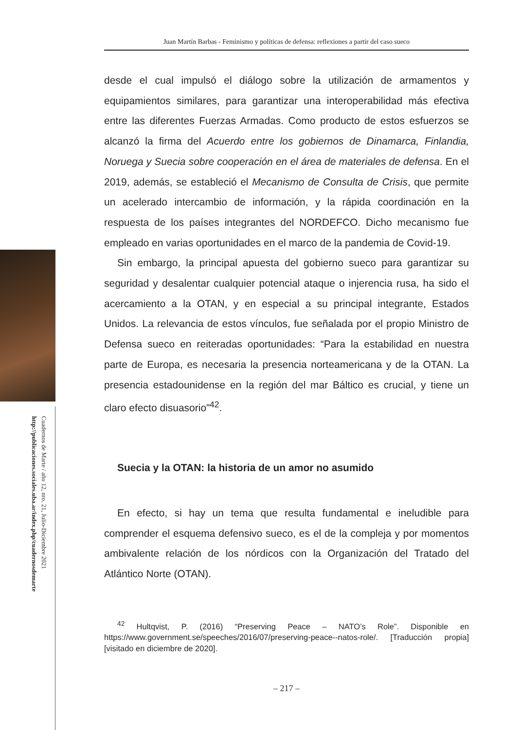Cuadernos de Marte / año 12, nro. 21, Julio-Diciembre 2021
http://publicaciones.sociales.uba.ar/index.php/cuadernosdemarte
Juan Martín Barbas - Feminismo y políticas de defensa: reflexiones a partir del caso sueco
desde el cual impulsó el diálogo sobre la utilización de armamentos y equipamientos similares, para garantizar una interoperabilidad más efectiva entre las diferentes Fuerzas Armadas. Como producto de estos esfuerzos se alcanzó la firma del Acuerdo entre los gobiernos de Dinamarca, Finlandia, Noruega y Suecia sobre cooperación en el área de materiales de defensa. En el 2019, además, se estableció el Mecanismo de Consulta de Crisis, que permite un acelerado intercambio de información, y la rápida coordinación en la respuesta de los países integrantes del NORDEFCO. Dicho mecanismo fue empleado en varias oportunidades en el marco de la pandemia de Covid-19.
Sin embargo, la principal apuesta del gobierno sueco para garantizar su seguridad y desalentar cualquier potencial ataque o injerencia rusa, ha sido el acercamiento a la OTAN, y en especial a su principal integrante, Estados Unidos. La relevancia de estos vínculos, fue señalada por el propio Ministro de Defensa sueco en reiteradas oportunidades: “Para la estabilidad en nuestra parte de Europa, es necesaria la presencia norteamericana y de la OTAN. La presencia estadounidense en la región del mar Báltico es crucial, y tiene un claro efecto disuasorio”<sup>42</sup>.
Suecia y la OTAN: la historia de un amor no asumido
En efecto, si hay un tema que resulta fundamental e ineludible para comprender el esquema defensivo sueco, es el de la compleja y por momentos ambivalente relación de los nórdicos con la Organización del Tratado del Atlántico Norte (OTAN).
<sup>42</sup> Hultqvist, P. (2016) “Preserving Peace – NATO’s Role”. Disponible en https://www.government.se/speeches/2016/07/preserving-peace--natos-role/. [Traducción propia] [visitado en diciembre de 2020].
– 217 –